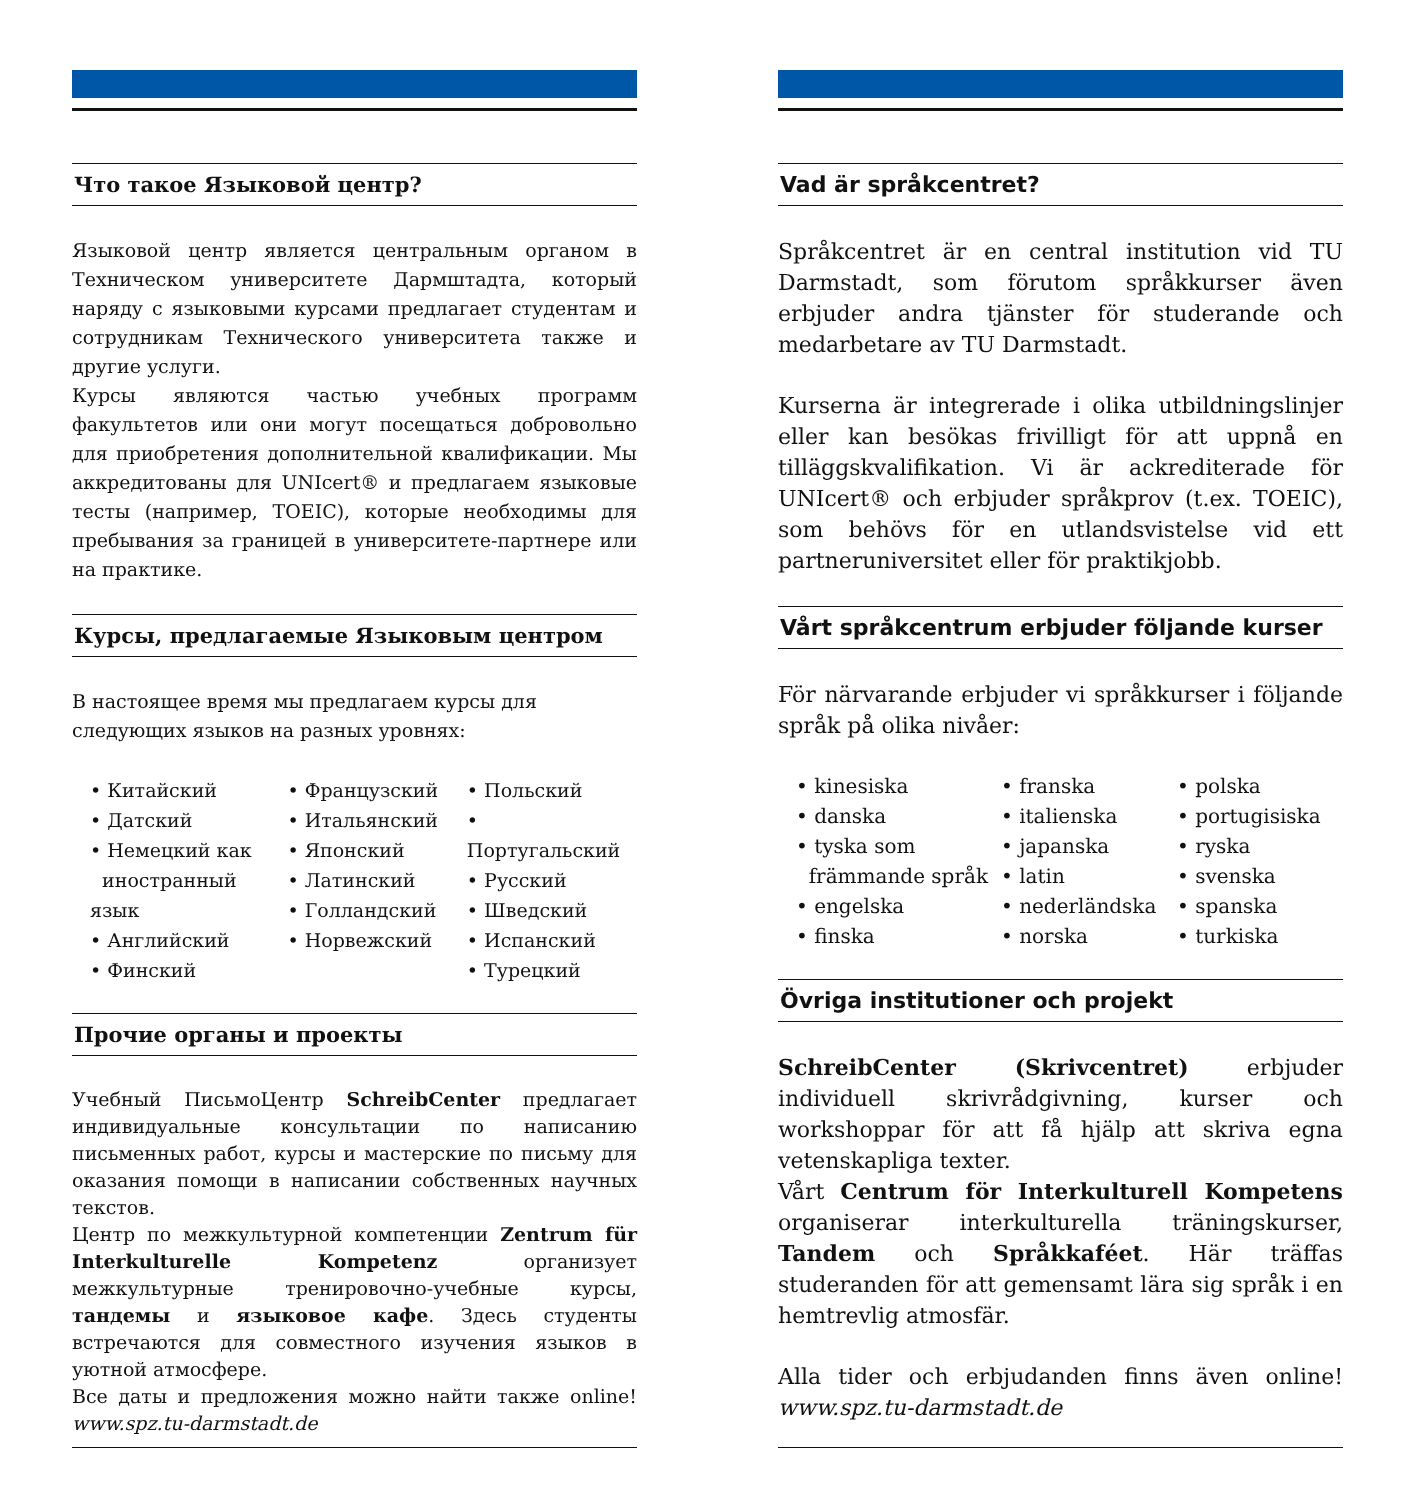Что такое Языковой центр?
Языковой центр является центральным органом в Техническом университете Дармштадта, который наряду с языковыми курсами предлагает студентам и сотрудникам Технического университета также и другие услуги.
Курсы являются частью учебных программ факультетов или они могут посещаться добровольно для приобретения дополнительной квалификации. Мы аккредитованы для UNIcert® и предлагаем языковые тесты (например, TOEIC), которые необходимы для пребывания за границей в университете-партнере или на практике.
Курсы, предлагаемые Языковым центром
В настоящее время мы предлагаем курсы для
следующих языков на разных уровнях:
• Китайский
• Датский
• Немецкий как
иностранный язык
• Английский
• Финский
• Французский
• Итальянский
• Японский
• Латинский
• Голландский
• Норвежский
• Польский
• Португальский
• Русский
• Шведский
• Испанский
• Турецкий
Прочие органы и проекты
Учебный ПисьмоЦентр SchreibCenter предлагает индивидуальные консультации по написанию письменных работ, курсы и мастерские по письму для оказания помощи в написании собственных научных текстов.
Центр по межкультурной компетенции Zentrum für Interkulturelle Kompetenz организует межкультурные тренировочно-учебные курсы, тандемы и языковое кафе. Здесь студенты встречаются для совместного изучения языков в уютной атмосфере.
Все даты и предложения можно найти также online! www.spz.tu-darmstadt.de
Vad är språkcentret?
Språkcentret är en central institution vid TU Darmstadt, som förutom språkkurser även erbjuder andra tjänster för studerande och medarbetare av TU Darmstadt.
Kurserna är integrerade i olika utbildningslinjer eller kan besökas frivilligt för att uppnå en tilläggskvalifikation. Vi är ackrediterade för UNIcert® och erbjuder språkprov (t.ex. TOEIC), som behövs för en utlandsvistelse vid ett partneruniversitet eller för praktikjobb.
Vårt språkcentrum erbjuder följande kurser
För närvarande erbjuder vi språkkurser i följande språk på olika nivåer:
• kinesiska
• danska
• tyska som
främmande språk
• engelska
• finska
• franska
• italienska
• japanska
• latin
• nederländska
• norska
• polska
• portugisiska
• ryska
• svenska
• spanska
• turkiska
Övriga institutioner och projekt
SchreibCenter (Skrivcentret) erbjuder individuell skrivrådgivning, kurser och workshoppar för att få hjälp att skriva egna vetenskapliga texter.
Vårt Centrum för Interkulturell Kompetens organiserar interkulturella träningskurser, Tandem och Språkkaféet. Här träffas studeranden för att gemensamt lära sig språk i en hemtrevlig atmosfär.
Alla tider och erbjudanden finns även online! www.spz.tu-darmstadt.de